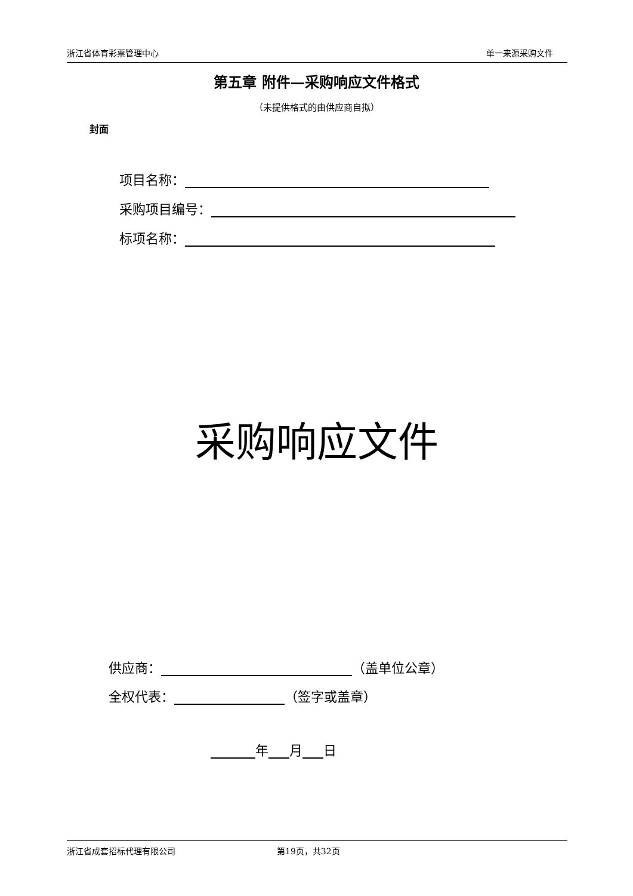浙江省体育彩票管理中心 单一来源采购文件
第五章 附件—采购响应文件格式
（未提供格式的由供应商自拟）
封面
项目名称：
采购项目编号：
标项名称：
采购响应文件
供应商： （盖单位公章）
全权代表： （签字或盖章）
年 月 日
浙江省成套招标代理有限公司 第19页，共32页